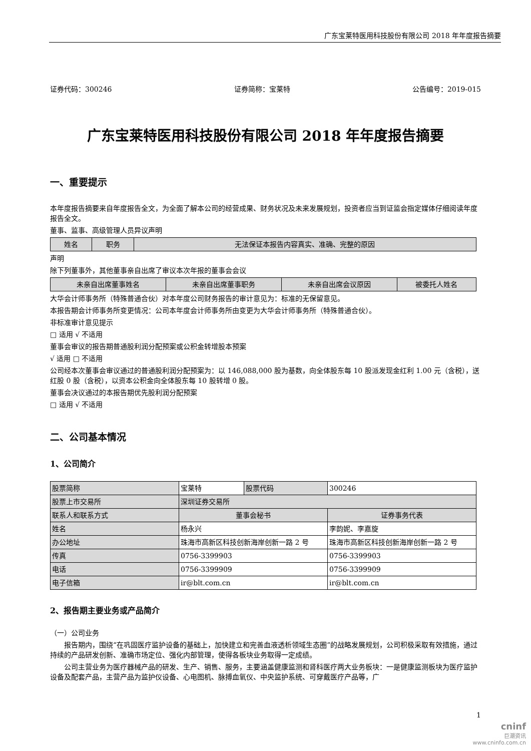广东宝莱特医用科技股份有限公司 2018 年年度报告摘要
证券代码：300246 证券简称：宝莱特 公告编号：2019-015
广东宝莱特医用科技股份有限公司 2018 年年度报告摘要
一、重要提示
本年度报告摘要来自年度报告全文，为全面了解本公司的经营成果、财务状况及未来发展规划，投资者应当到证监会指定媒体仔细阅读年度报告全文。
董事、监事、高级管理人员异议声明
| 姓名 | 职务 | 无法保证本报告内容真实、准确、完整的原因 |
| --- | --- | --- |
声明
除下列董事外，其他董事亲自出席了审议本次年报的董事会会议
| 未亲自出席董事姓名 | 未亲自出席董事职务 | 未亲自出席会议原因 | 被委托人姓名 |
| --- | --- | --- | --- |
大华会计师事务所（特殊普通合伙）对本年度公司财务报告的审计意见为：标准的无保留意见。
本报告期会计师事务所变更情况：公司本年度会计师事务所由变更为大华会计师事务所（特殊普通合伙）。
非标准审计意见提示
□ 适用 √ 不适用
董事会审议的报告期普通股利润分配预案或公积金转增股本预案
√ 适用 □ 不适用
公司经本次董事会审议通过的普通股利润分配预案为：以 146,088,000 股为基数，向全体股东每 10 股派发现金红利 1.00 元（含税），送红股 0 股（含税），以资本公积金向全体股东每 10 股转增 0 股。
董事会决议通过的本报告期优先股利润分配预案
□ 适用 √ 不适用
二、公司基本情况
1、公司简介
| 股票简称 | 宝莱特 | 股票代码 | 300246 |
| 股票上市交易所 | 深圳证券交易所 | | |
| 联系人和联系方式 | 董事会秘书 | | 证券事务代表 |
| 姓名 | 杨永兴 | | 李韵妮、李嘉旋 |
| 办公地址 | 珠海市高新区科技创新海岸创新一路 2 号 | | 珠海市高新区科技创新海岸创新一路 2 号 |
| 传真 | 0756-3399903 | | 0756-3399903 |
| 电话 | 0756-3399909 | | 0756-3399909 |
| 电子信箱 | ir@blt.com.cn | | ir@blt.com.cn |
2、报告期主要业务或产品简介
（一）公司业务
报告期内，围绕“在巩固医疗监护设备的基础上，加快建立和完善血液透析领域生态圈”的战略发展规划，公司积极采取有效措施，通过持续的产品研发创新、准确市场定位、强化内部管理，使得各板块业务取得一定成绩。
公司主营业务为医疗器械产品的研发、生产、销售、服务，主要涵盖健康监测和肾科医疗两大业务板块：一是健康监测板块为医疗监护设备及配套产品，主营产品为监护仪设备、心电图机、脉搏血氧仪、中央监护系统、可穿戴医疗产品等，广
1
cninf
巨潮资讯
www.cninfo.com.cn